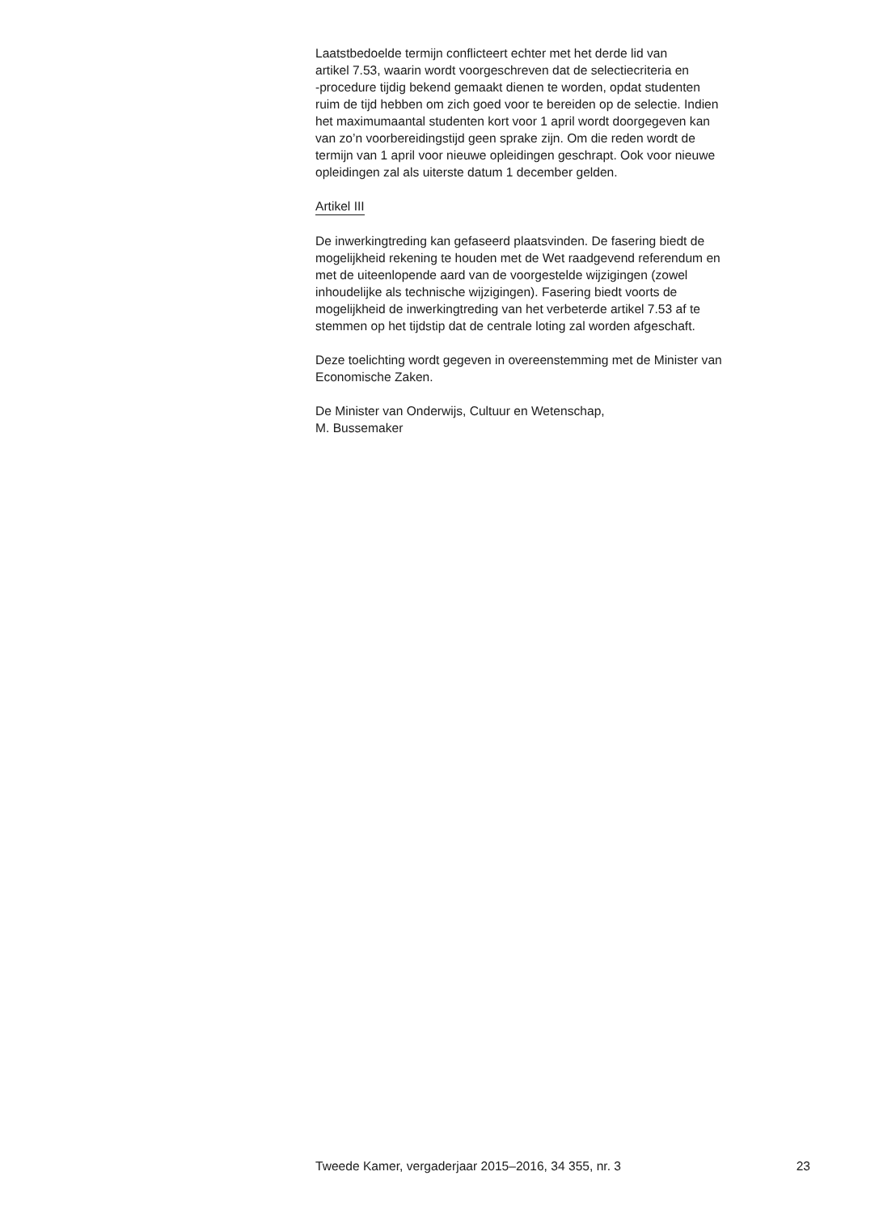Laatstbedoelde termijn conflicteert echter met het derde lid van
artikel 7.53, waarin wordt voorgeschreven dat de selectiecriteria en
-procedure tijdig bekend gemaakt dienen te worden, opdat studenten
ruim de tijd hebben om zich goed voor te bereiden op de selectie. Indien
het maximumaantal studenten kort voor 1 april wordt doorgegeven kan
van zo’n voorbereidingstijd geen sprake zijn. Om die reden wordt de
termijn van 1 april voor nieuwe opleidingen geschrapt. Ook voor nieuwe
opleidingen zal als uiterste datum 1 december gelden.
Artikel III
De inwerkingtreding kan gefaseerd plaatsvinden. De fasering biedt de
mogelijkheid rekening te houden met de Wet raadgevend referendum en
met de uiteenlopende aard van de voorgestelde wijzigingen (zowel
inhoudelijke als technische wijzigingen). Fasering biedt voorts de
mogelijkheid de inwerkingtreding van het verbeterde artikel 7.53 af te
stemmen op het tijdstip dat de centrale loting zal worden afgeschaft.
Deze toelichting wordt gegeven in overeenstemming met de Minister van
Economische Zaken.
De Minister van Onderwijs, Cultuur en Wetenschap,
M. Bussemaker
Tweede Kamer, vergaderjaar 2015–2016, 34 355, nr. 3 23